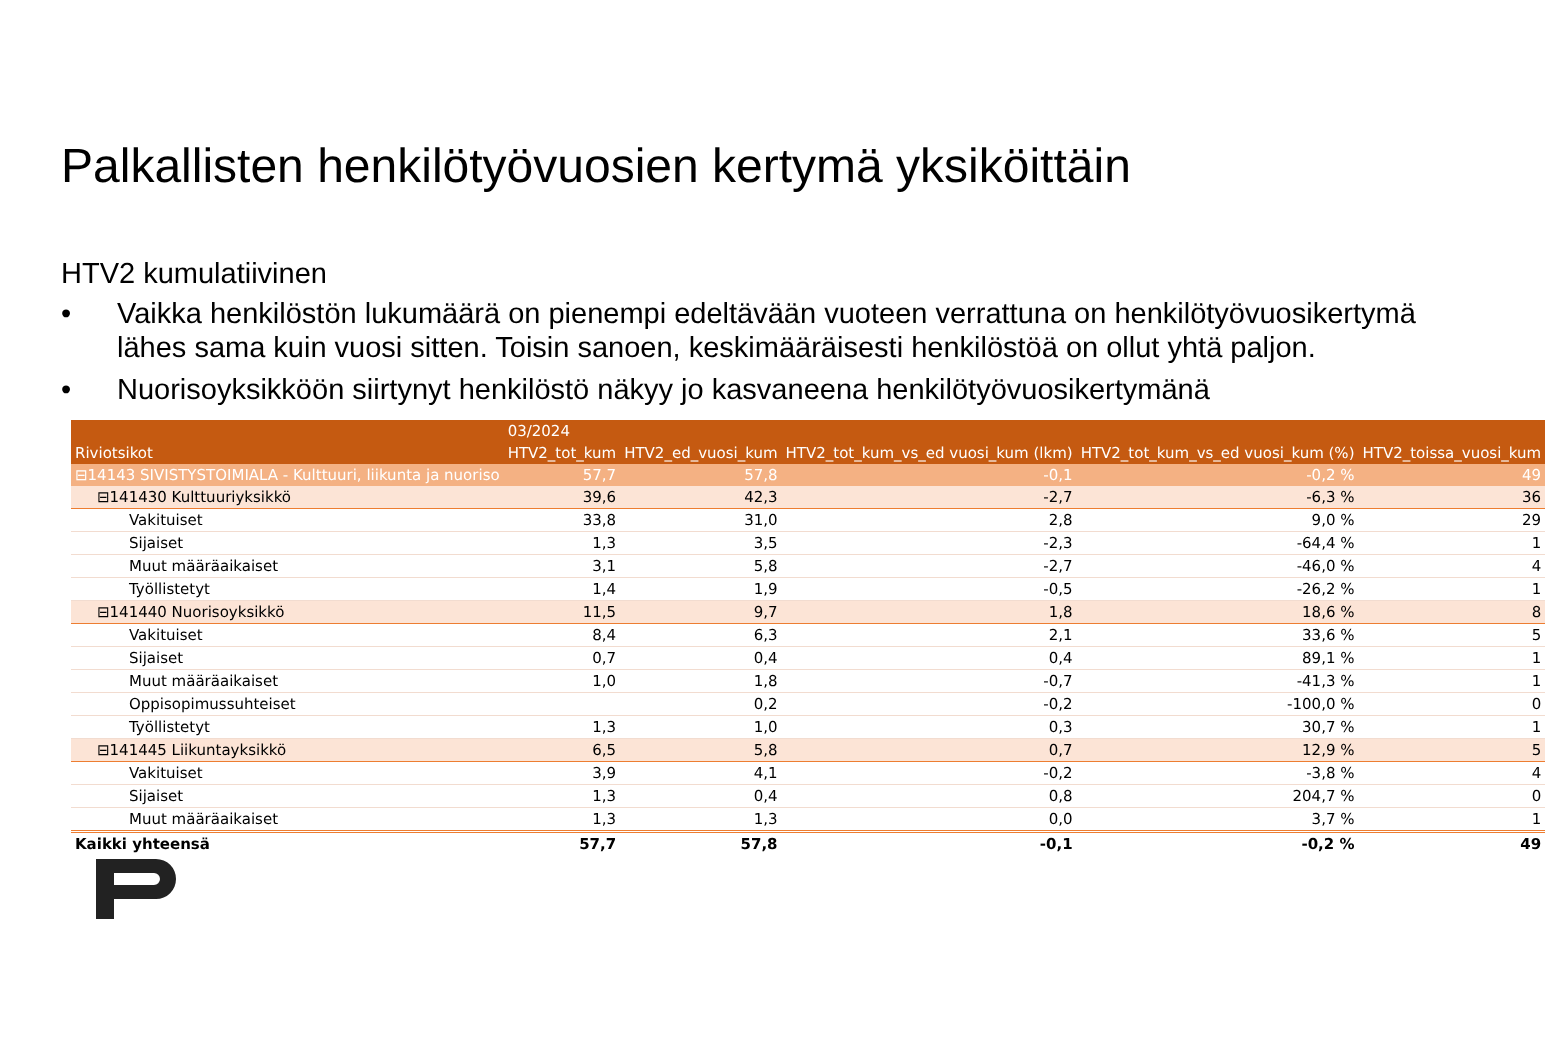Palkallisten henkilötyövuosien kertymä yksiköittäin
HTV2 kumulatiivinen
• Vaikka henkilöstön lukumäärä on pienempi edeltävään vuoteen verrattuna on henkilötyövuosikertymä lähes sama kuin vuosi sitten. Toisin sanoen, keskimääräisesti henkilöstöä on ollut yhtä paljon.
• Nuorisoyksikköön siirtynyt henkilöstö näkyy jo kasvaneena henkilötyövuosikertymänä
| | 03/2024 | | | | |
| --- | --- | --- | --- | --- | --- |
| Riviotsikot | HTV2_tot_kum | HTV2_ed_vuosi_kum | HTV2_tot_kum_vs_ed vuosi_kum (lkm) | HTV2_tot_kum_vs_ed vuosi_kum (%) | HTV2_toissa_vuosi_kum |
| ⊟14143 SIVISTYSTOIMIALA - Kulttuuri, liikunta ja nuoriso | 57,7 | 57,8 | -0,1 | -0,2 % | 49 |
| ⊟141430 Kulttuuriyksikkö | 39,6 | 42,3 | -2,7 | -6,3 % | 36 |
| Vakituiset | 33,8 | 31,0 | 2,8 | 9,0 % | 29 |
| Sijaiset | 1,3 | 3,5 | -2,3 | -64,4 % | 1 |
| Muut määräaikaiset | 3,1 | 5,8 | -2,7 | -46,0 % | 4 |
| Työllistetyt | 1,4 | 1,9 | -0,5 | -26,2 % | 1 |
| ⊟141440 Nuorisoyksikkö | 11,5 | 9,7 | 1,8 | 18,6 % | 8 |
| Vakituiset | 8,4 | 6,3 | 2,1 | 33,6 % | 5 |
| Sijaiset | 0,7 | 0,4 | 0,4 | 89,1 % | 1 |
| Muut määräaikaiset | 1,0 | 1,8 | -0,7 | -41,3 % | 1 |
| Oppisopimussuhteiset | | 0,2 | -0,2 | -100,0 % | 0 |
| Työllistetyt | 1,3 | 1,0 | 0,3 | 30,7 % | 1 |
| ⊟141445 Liikuntayksikkö | 6,5 | 5,8 | 0,7 | 12,9 % | 5 |
| Vakituiset | 3,9 | 4,1 | -0,2 | -3,8 % | 4 |
| Sijaiset | 1,3 | 0,4 | 0,8 | 204,7 % | 0 |
| Muut määräaikaiset | 1,3 | 1,3 | 0,0 | 3,7 % | 1 |
| Kaikki yhteensä | 57,7 | 57,8 | -0,1 | -0,2 % | 49 |